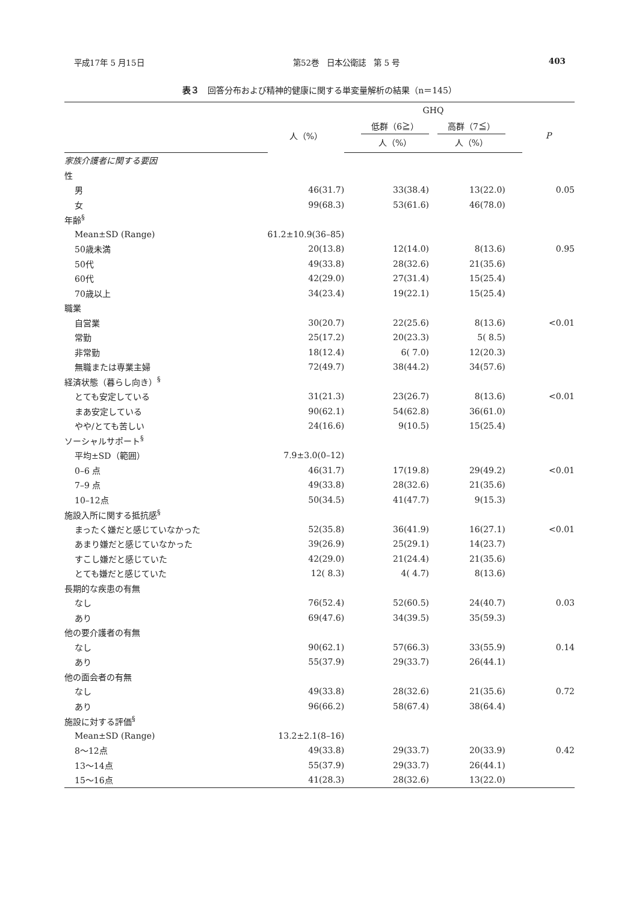平成17年 5 月15日 第52巻　日本公衛誌　第 5 号 403
表３　回答分布および精神的健康に関する単変量解析の結果（n＝145）
| | | | GHQ | | | | |
| --- | --- | --- | --- | --- | --- | --- | --- |
| | 人（%） | | 低群（6≧） | | 高群（7≦） | | P |
| | | | 人（%） | | 人（%） | | |
| 家族介護者に関する要因 | | | | | | | |
| 性 | | | | | | | |
| 男 | 46(31.7) | | 33(38.4) | | 13(22.0) | | 0.05 |
| 女 | 99(68.3) | | 53(61.6) | | 46(78.0) | | |
| 年齢<sup>§</sup> | | | | | | | |
| Mean±SD (Range) | 61.2±10.9(36–85) | | | | | | |
| 50歳未満 | 20(13.8) | | 12(14.0) | | 8(13.6) | | 0.95 |
| 50代 | 49(33.8) | | 28(32.6) | | 21(35.6) | | |
| 60代 | 42(29.0) | | 27(31.4) | | 15(25.4) | | |
| 70歳以上 | 34(23.4) | | 19(22.1) | | 15(25.4) | | |
| 職業 | | | | | | | |
| 自営業 | 30(20.7) | | 22(25.6) | | 8(13.6) | | <0.01 |
| 常勤 | 25(17.2) | | 20(23.3) | | 5( 8.5) | | |
| 非常勤 | 18(12.4) | | 6( 7.0) | | 12(20.3) | | |
| 無職または専業主婦 | 72(49.7) | | 38(44.2) | | 34(57.6) | | |
| 経済状態（暮らし向き）<sup>§</sup> | | | | | | | |
| とても安定している | 31(21.3) | | 23(26.7) | | 8(13.6) | | <0.01 |
| まあ安定している | 90(62.1) | | 54(62.8) | | 36(61.0) | | |
| やや/とても苦しい | 24(16.6) | | 9(10.5) | | 15(25.4) | | |
| ソーシャルサポート<sup>§</sup> | | | | | | | |
| 平均±SD（範囲） | 7.9±3.0(0–12) | | | | | | |
| 0–6 点 | 46(31.7) | | 17(19.8) | | 29(49.2) | | <0.01 |
| 7–9 点 | 49(33.8) | | 28(32.6) | | 21(35.6) | | |
| 10–12点 | 50(34.5) | | 41(47.7) | | 9(15.3) | | |
| 施設入所に関する抵抗感<sup>§</sup> | | | | | | | |
| まったく嫌だと感じていなかった | 52(35.8) | | 36(41.9) | | 16(27.1) | | <0.01 |
| あまり嫌だと感じていなかった | 39(26.9) | | 25(29.1) | | 14(23.7) | | |
| すこし嫌だと感じていた | 42(29.0) | | 21(24.4) | | 21(35.6) | | |
| とても嫌だと感じていた | 12( 8.3) | | 4( 4.7) | | 8(13.6) | | |
| 長期的な疾患の有無 | | | | | | | |
| なし | 76(52.4) | | 52(60.5) | | 24(40.7) | | 0.03 |
| あり | 69(47.6) | | 34(39.5) | | 35(59.3) | | |
| 他の要介護者の有無 | | | | | | | |
| なし | 90(62.1) | | 57(66.3) | | 33(55.9) | | 0.14 |
| あり | 55(37.9) | | 29(33.7) | | 26(44.1) | | |
| 他の面会者の有無 | | | | | | | |
| なし | 49(33.8) | | 28(32.6) | | 21(35.6) | | 0.72 |
| あり | 96(66.2) | | 58(67.4) | | 38(64.4) | | |
| 施設に対する評価<sup>§</sup> | | | | | | | |
| Mean±SD (Range) | 13.2±2.1(8–16) | | | | | | |
| 8～12点 | 49(33.8) | | 29(33.7) | | 20(33.9) | | 0.42 |
| 13～14点 | 55(37.9) | | 29(33.7) | | 26(44.1) | | |
| 15～16点 | 41(28.3) | | 28(32.6) | | 13(22.0) | | |